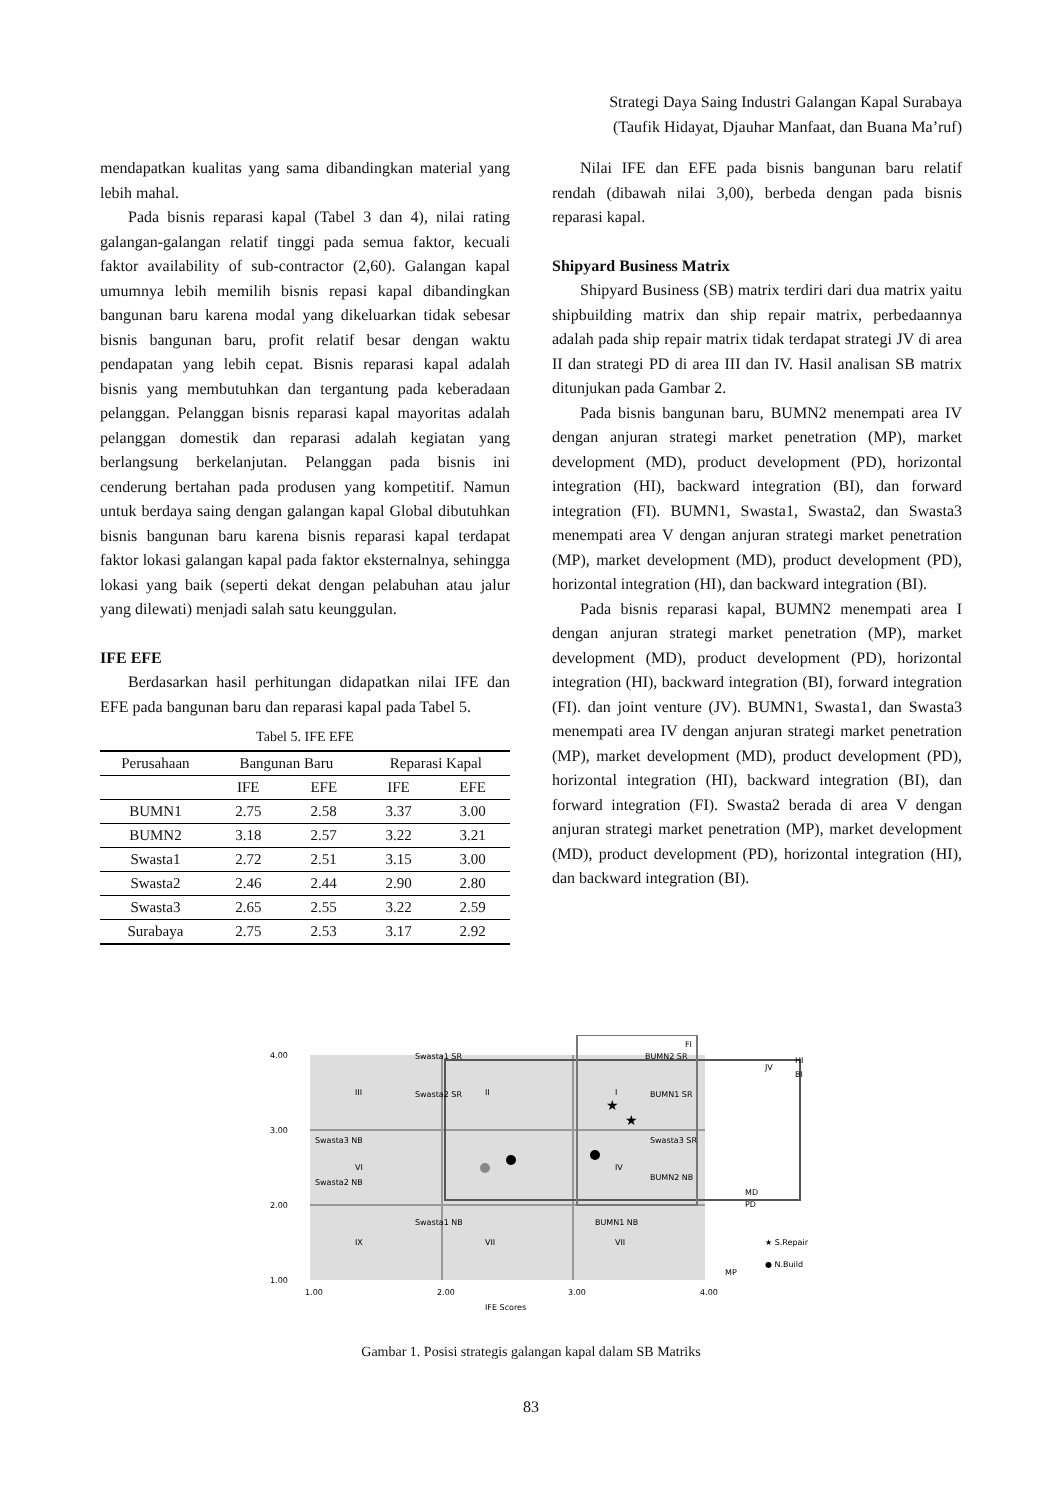Strategi Daya Saing Industri Galangan Kapal Surabaya
(Taufik Hidayat, Djauhar Manfaat, dan Buana Ma’ruf)
mendapatkan kualitas yang sama dibandingkan material yang lebih mahal.
Pada bisnis reparasi kapal (Tabel 3 dan 4), nilai rating galangan-galangan relatif tinggi pada semua faktor, kecuali faktor availability of sub-contractor (2,60). Galangan kapal umumnya lebih memilih bisnis repasi kapal dibandingkan bangunan baru karena modal yang dikeluarkan tidak sebesar bisnis bangunan baru, profit relatif besar dengan waktu pendapatan yang lebih cepat. Bisnis reparasi kapal adalah bisnis yang membutuhkan dan tergantung pada keberadaan pelanggan. Pelanggan bisnis reparasi kapal mayoritas adalah pelanggan domestik dan reparasi adalah kegiatan yang berlangsung berkelanjutan. Pelanggan pada bisnis ini cenderung bertahan pada produsen yang kompetitif. Namun untuk berdaya saing dengan galangan kapal Global dibutuhkan bisnis bangunan baru karena bisnis reparasi kapal terdapat faktor lokasi galangan kapal pada faktor eksternalnya, sehingga lokasi yang baik (seperti dekat dengan pelabuhan atau jalur yang dilewati) menjadi salah satu keunggulan.
IFE EFE
Berdasarkan hasil perhitungan didapatkan nilai IFE dan EFE pada bangunan baru dan reparasi kapal pada Tabel 5.
Tabel 5. IFE EFE
| Perusahaan | Bangunan Baru | | Reparasi Kapal | |
| --- | --- | --- | --- | --- |
| | IFE | EFE | IFE | EFE |
| BUMN1 | 2.75 | 2.58 | 3.37 | 3.00 |
| BUMN2 | 3.18 | 2.57 | 3.22 | 3.21 |
| Swasta1 | 2.72 | 2.51 | 3.15 | 3.00 |
| Swasta2 | 2.46 | 2.44 | 2.90 | 2.80 |
| Swasta3 | 2.65 | 2.55 | 3.22 | 2.59 |
| Surabaya | 2.75 | 2.53 | 3.17 | 2.92 |
Nilai IFE dan EFE pada bisnis bangunan baru relatif rendah (dibawah nilai 3,00), berbeda dengan pada bisnis reparasi kapal.
Shipyard Business Matrix
Shipyard Business (SB) matrix terdiri dari dua matrix yaitu shipbuilding matrix dan ship repair matrix, perbedaannya adalah pada ship repair matrix tidak terdapat strategi JV di area II dan strategi PD di area III dan IV. Hasil analisan SB matrix ditunjukan pada Gambar 2.
Pada bisnis bangunan baru, BUMN2 menempati area IV dengan anjuran strategi market penetration (MP), market development (MD), product development (PD), horizontal integration (HI), backward integration (BI), dan forward integration (FI). BUMN1, Swasta1, Swasta2, dan Swasta3 menempati area V dengan anjuran strategi market penetration (MP), market development (MD), product development (PD), horizontal integration (HI), dan backward integration (BI).
Pada bisnis reparasi kapal, BUMN2 menempati area I dengan anjuran strategi market penetration (MP), market development (MD), product development (PD), horizontal integration (HI), backward integration (BI), forward integration (FI). dan joint venture (JV). BUMN1, Swasta1, dan Swasta3 menempati area IV dengan anjuran strategi market penetration (MP), market development (MD), product development (PD), horizontal integration (HI), backward integration (BI), dan forward integration (FI). Swasta2 berada di area V dengan anjuran strategi market penetration (MP), market development (MD), product development (PD), horizontal integration (HI), dan backward integration (BI).
4.00
3.00
2.00
1.00
1.00
2.00
3.00
4.00
IFE Scores
III
II
I
VI
IV
IX
VII
VII
Swasta1 SR
Swasta2 SR
Swasta3 NB
Swasta2 NB
Swasta1 NB
BUMN2 SR
BUMN1 SR
Swasta3 SR
BUMN2 NB
BUMN1 NB
FI
HI
BI
JV
MD
PD
MP
★ S.Repair
● N.Build
★
★
Gambar 1. Posisi strategis galangan kapal dalam SB Matriks
83